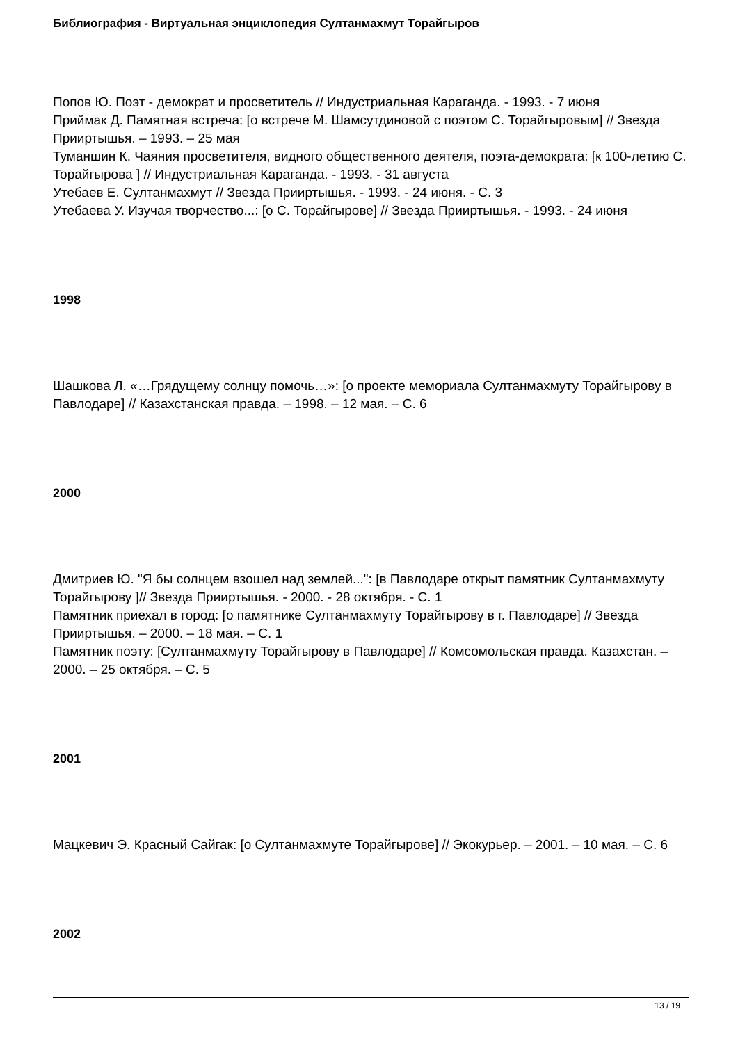Библиография - Виртуальная энциклопедия Султанмахмут Торайгыров
Попов Ю. Поэт - демократ и просветитель // Индустриальная Караганда. - 1993. - 7 июня
Приймак Д. Памятная встреча: [о встрече М. Шамсутдиновой с поэтом С. Торайгыровым] // Звезда Прииртышья. – 1993. – 25 мая
Туманшин К. Чаяния просветителя, видного общественного деятеля, поэта-демократа: [к 100-летию С. Торайгырова ] // Индустриальная Караганда. - 1993. - 31 августа
Утебаев Е. Султанмахмут // Звезда Прииртышья. - 1993. - 24 июня. - С. 3
Утебаева У. Изучая творчество...: [о С. Торайгырове] // Звезда Прииртышья. - 1993. - 24 июня
1998
Шашкова Л. «…Грядущему солнцу помочь…»: [о проекте мемориала Султанмахмуту Торайгырову в Павлодаре] // Казахстанская правда. – 1998. – 12 мая. – С. 6
2000
Дмитриев Ю. "Я бы солнцем взошел над землей...": [в Павлодаре открыт памятник Султанмахмуту Торайгырову ]// Звезда Прииртышья. - 2000. - 28 октября. - С. 1
Памятник приехал в город: [о памятнике Султанмахмуту Торайгырову в г. Павлодаре] // Звезда Прииртышья. – 2000. – 18 мая. – С. 1
Памятник поэту: [Султанмахмуту Торайгырову в Павлодаре] // Комсомольская правда. Казахстан. – 2000. – 25 октября. – С. 5
2001
Мацкевич Э. Красный Сайгак: [о Султанмахмуте Торайгырове] // Экокурьер. – 2001. – 10 мая. – С. 6
2002
13 / 19